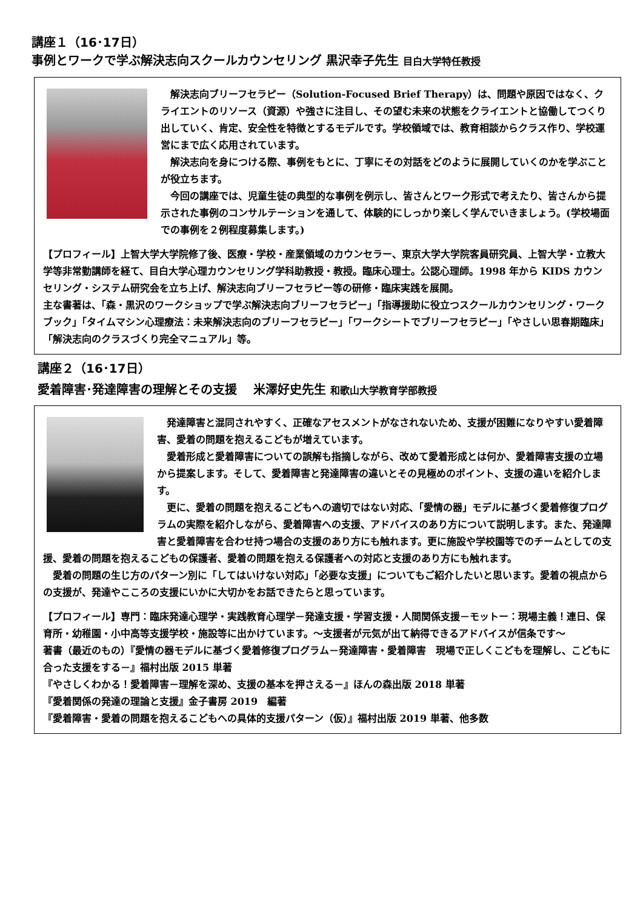講座１（16･17日）
事例とワークで学ぶ解決志向スクールカウンセリング 黒沢幸子先生 目白大学特任教授
解決志向ブリーフセラピー（Solution-Focused Brief Therapy）は、問題や原因ではなく、クライエントのリソース（資源）や強さに注目し、その望む未来の状態をクライエントと協働してつくり出していく、肯定、安全性を特徴とするモデルです。学校領域では、教育相談からクラス作り、学校運営にまで広く応用されています。
解決志向を身につける際、事例をもとに、丁寧にその対話をどのように展開していくのかを学ぶことが役立ちます。
今回の講座では、児童生徒の典型的な事例を例示し、皆さんとワーク形式で考えたり、皆さんから提示された事例のコンサルテーションを通して、体験的にしっかり楽しく学んでいきましょう。(学校場面での事例を２例程度募集します。)
【プロフィール】上智大学大学院修了後、医療・学校・産業領域のカウンセラー、東京大学大学院客員研究員、上智大学・立教大学等非常勤講師を経て、目白大学心理カウンセリング学科助教授・教授。臨床心理士。公認心理師。1998 年から KIDS カウンセリング・システム研究会を立ち上げ、解決志向ブリーフセラピー等の研修・臨床実践を展開。
主な書著は、「森・黒沢のワークショップで学ぶ解決志向ブリーフセラピー」「指導援助に役立つスクールカウンセリング・ワークブック」「タイムマシン心理療法：未来解決志向のブリーフセラピー」「ワークシートでブリーフセラピー」「やさしい思春期臨床」「解決志向のクラスづくり完全マニュアル」等。
講座２（16･17日）
愛着障害･発達障害の理解とその支援　 米澤好史先生 和歌山大学教育学部教授
発達障害と混同されやすく、正確なアセスメントがなされないため、支援が困難になりやすい愛着障害、愛着の問題を抱えるこどもが増えています。
愛着形成と愛着障害についての誤解も指摘しながら、改めて愛着形成とは何か、愛着障害支援の立場から提案します。そして、愛着障害と発達障害の違いとその見極めのポイント、支援の違いを紹介します。
更に、愛着の問題を抱えるこどもへの適切ではない対応、「愛情の器」モデルに基づく愛着修復プログラムの実際を紹介しながら、愛着障害への支援、アドバイスのあり方について説明します。また、発達障害と愛着障害を合わせ持つ場合の支援のあり方にも触れます。更に施設や学校園等でのチームとしての支援、愛着の問題を抱えるこどもの保護者、愛着の問題を抱える保護者への対応と支援のあり方にも触れます。
愛着の問題の生じ方のパターン別に「してはいけない対応」「必要な支援」についてもご紹介したいと思います。愛着の視点からの支援が、発達やこころの支援にいかに大切かをお話できたらと思っています。
【プロフィール】専門：臨床発達心理学・実践教育心理学－発達支援・学習支援・人間関係支援－モットー：現場主義！連日、保育所・幼稚園・小中高等支援学校・施設等に出かけています。～支援者が元気が出て納得できるアドバイスが信条です～
著書（最近のもの）『愛情の器モデルに基づく愛着修復プログラム－発達障害・愛着障害　現場で正しくこどもを理解し、こどもに合った支援をする－』福村出版 2015 単著
『やさしくわかる！愛着障害－理解を深め、支援の基本を押さえる－』ほんの森出版 2018 単著
『愛着関係の発達の理論と支援』金子書房 2019　編著
『愛着障害・愛着の問題を抱えるこどもへの具体的支援パターン（仮）』福村出版 2019 単著、他多数